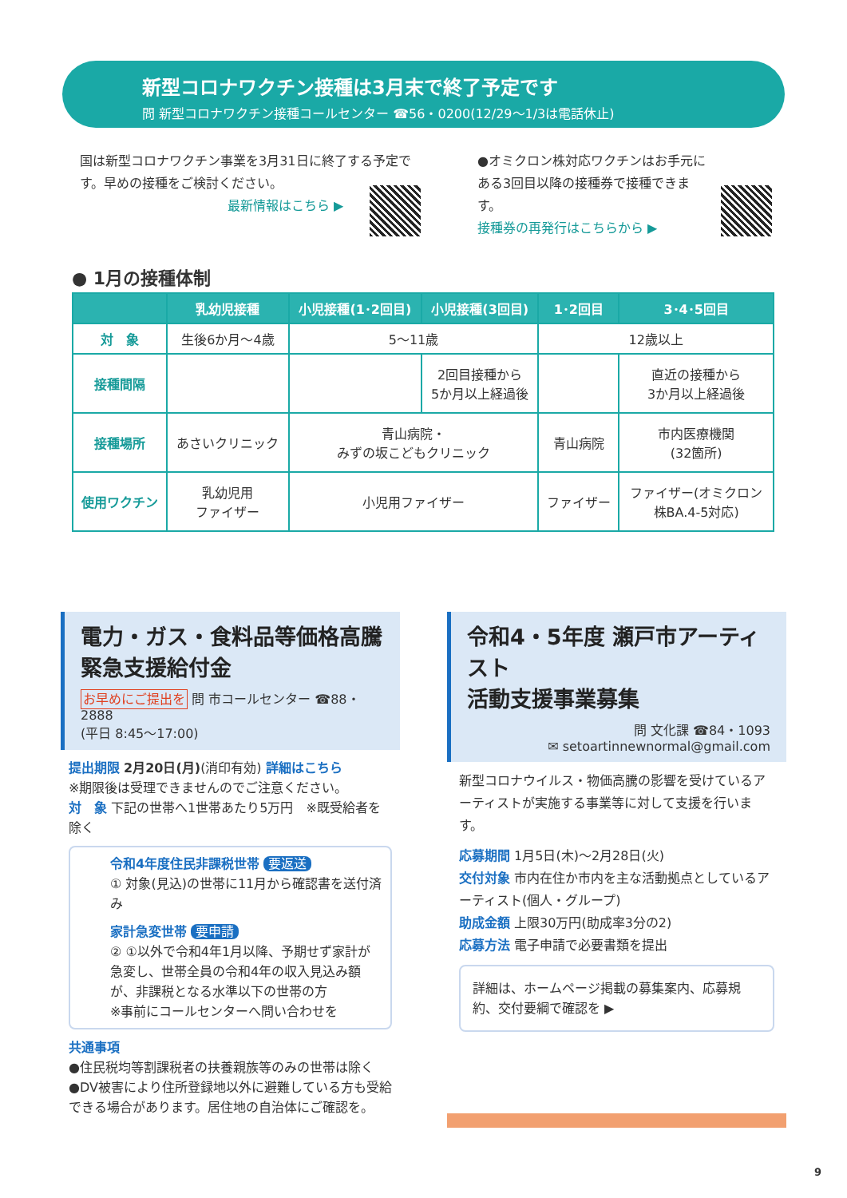新型コロナワクチン接種は3月末で終了予定です
問 新型コロナワクチン接種コールセンター ☎56・0200(12/29〜1/3は電話休止)
国は新型コロナワクチン事業を3月31日に終了する予定です。早めの接種をご検討ください。
最新情報はこちら ▶
●オミクロン株対応ワクチンはお手元にある3回目以降の接種券で接種できます。
接種券の再発行はこちらから ▶
● 1月の接種体制
| | 乳幼児接種 | 小児接種(1･2回目) | 小児接種(3回目) | 1･2回目 | 3･4･5回目 |
| --- | --- | --- | --- | --- | --- |
| 対 象 | 生後6か月〜4歳 | 5〜11歳 | | 12歳以上 | |
| 接種間隔 | | | 2回目接種から 5か月以上経過後 | | 直近の接種から 3か月以上経過後 |
| 接種場所 | あさいクリニック | 青山病院・ みずの坂こどもクリニック | | 青山病院 | 市内医療機関 (32箇所) |
| 使用ワクチン | 乳幼児用 ファイザー | 小児用ファイザー | | ファイザー | ファイザー(オミクロン 株BA.4-5対応) |
電力・ガス・食料品等価格高騰
緊急支援給付金
お早めにご提出を 問 市コールセンター ☎88・2888
(平日 8:45〜17:00)
提出期限 2月20日(月)(消印有効) 詳細はこちら
※期限後は受理できませんのでご注意ください。
対　象 下記の世帯へ1世帯あたり5万円　※既受給者を除く
令和4年度住民非課税世帯 要返送
① 対象(見込)の世帯に11月から確認書を送付済み
家計急変世帯 要申請
② ①以外で令和4年1月以降、予期せず家計が急変し、世帯全員の令和4年の収入見込み額が、非課税となる水準以下の世帯の方
※事前にコールセンターへ問い合わせを
共通事項
●住民税均等割課税者の扶養親族等のみの世帯は除く
●DV被害により住所登録地以外に避難している方も受給できる場合があります。居住地の自治体にご確認を。
令和4・5年度 瀬戸市アーティスト
活動支援事業募集
問 文化課 ☎84・1093
✉ setoartinnewnormal@gmail.com
新型コロナウイルス・物価高騰の影響を受けているアーティストが実施する事業等に対して支援を行います。
応募期間 1月5日(木)〜2月28日(火)
交付対象 市内在住か市内を主な活動拠点としているアーティスト(個人・グループ)
助成金額 上限30万円(助成率3分の2)
応募方法 電子申請で必要書類を提出
詳細は、ホームページ掲載の募集案内、応募規約、交付要綱で確認を ▶
9